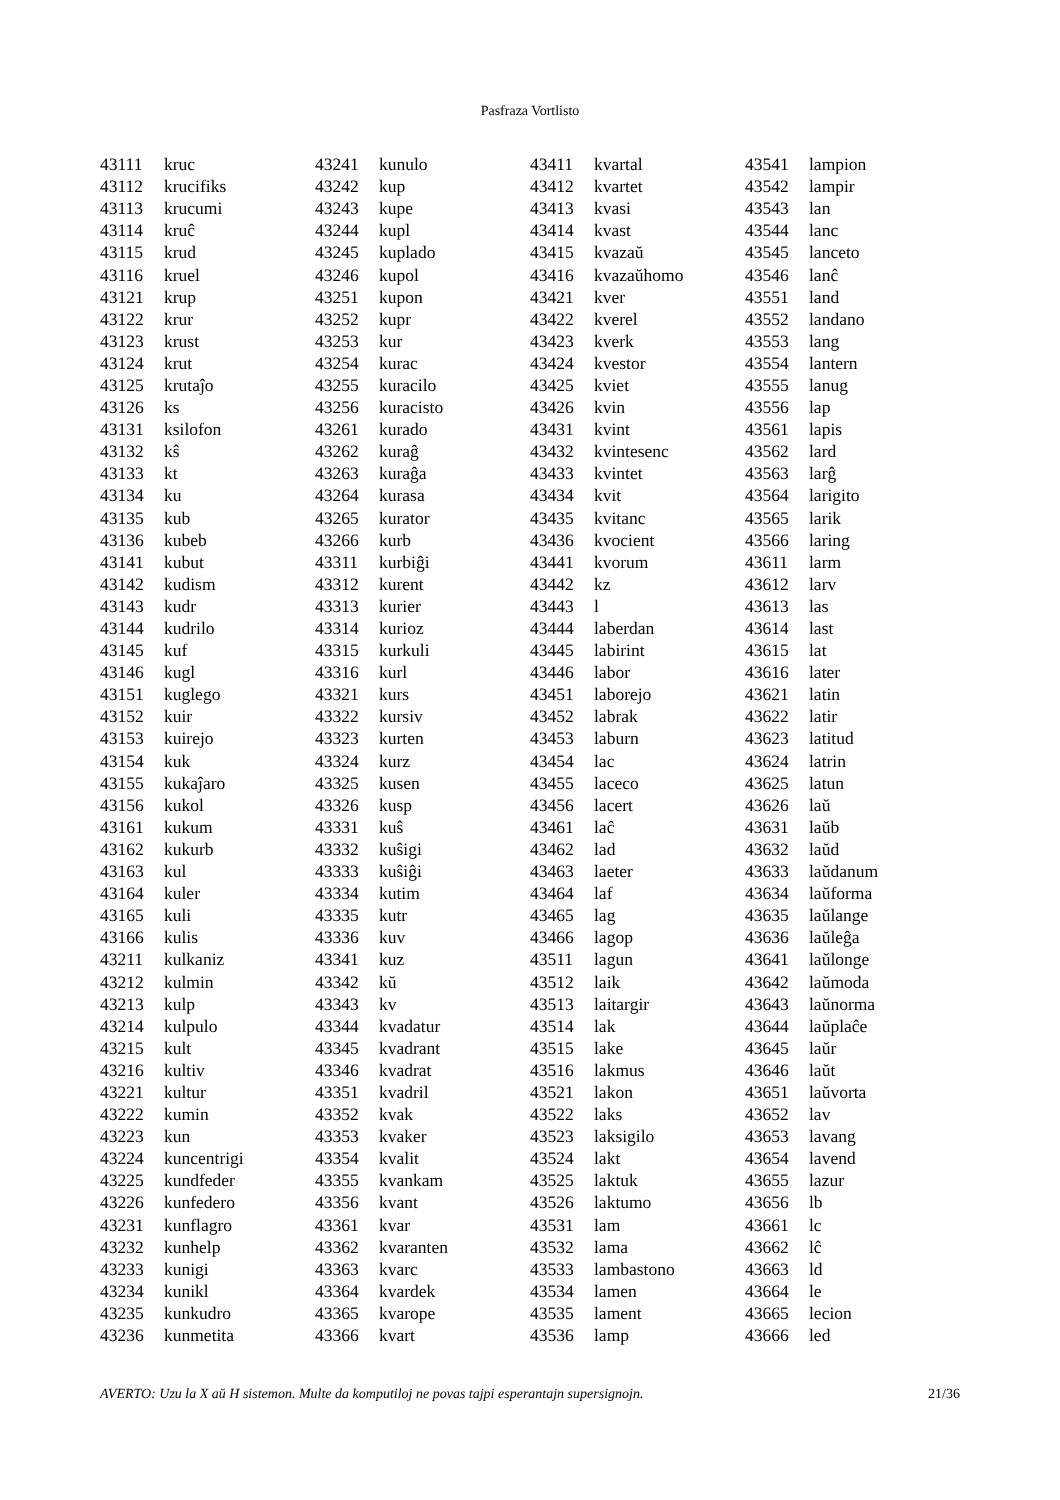Pasfraza Vortlisto
| 43111 | kruc |
| 43112 | krucifiks |
| 43113 | krucumi |
| 43114 | kruĉ |
| 43115 | krud |
| 43116 | kruel |
| 43121 | krup |
| 43122 | krur |
| 43123 | krust |
| 43124 | krut |
| 43125 | krutaĵo |
| 43126 | ks |
| 43131 | ksilofon |
| 43132 | kŝ |
| 43133 | kt |
| 43134 | ku |
| 43135 | kub |
| 43136 | kubeb |
| 43141 | kubut |
| 43142 | kudism |
| 43143 | kudr |
| 43144 | kudrilo |
| 43145 | kuf |
| 43146 | kugl |
| 43151 | kuglego |
| 43152 | kuir |
| 43153 | kuirejo |
| 43154 | kuk |
| 43155 | kukaĵaro |
| 43156 | kukol |
| 43161 | kukum |
| 43162 | kukurb |
| 43163 | kul |
| 43164 | kuler |
| 43165 | kuli |
| 43166 | kulis |
| 43211 | kulkaniz |
| 43212 | kulmin |
| 43213 | kulp |
| 43214 | kulpulo |
| 43215 | kult |
| 43216 | kultiv |
| 43221 | kultur |
| 43222 | kumin |
| 43223 | kun |
| 43224 | kuncentrigi |
| 43225 | kundfeder |
| 43226 | kunfedero |
| 43231 | kunflagro |
| 43232 | kunhelp |
| 43233 | kunigi |
| 43234 | kunikl |
| 43235 | kunkudro |
| 43236 | kunmetita |
| 43241 | kunulo |
| 43242 | kup |
| 43243 | kupe |
| 43244 | kupl |
| 43245 | kuplado |
| 43246 | kupol |
| 43251 | kupon |
| 43252 | kupr |
| 43253 | kur |
| 43254 | kurac |
| 43255 | kuracilo |
| 43256 | kuracisto |
| 43261 | kurado |
| 43262 | kuraĝ |
| 43263 | kuraĝa |
| 43264 | kurasa |
| 43265 | kurator |
| 43266 | kurb |
| 43311 | kurbiĝi |
| 43312 | kurent |
| 43313 | kurier |
| 43314 | kurioz |
| 43315 | kurkuli |
| 43316 | kurl |
| 43321 | kurs |
| 43322 | kursiv |
| 43323 | kurten |
| 43324 | kurz |
| 43325 | kusen |
| 43326 | kusp |
| 43331 | kuŝ |
| 43332 | kuŝigi |
| 43333 | kuŝiĝi |
| 43334 | kutim |
| 43335 | kutr |
| 43336 | kuv |
| 43341 | kuz |
| 43342 | kŭ |
| 43343 | kv |
| 43344 | kvadatur |
| 43345 | kvadrant |
| 43346 | kvadrat |
| 43351 | kvadril |
| 43352 | kvak |
| 43353 | kvaker |
| 43354 | kvalit |
| 43355 | kvankam |
| 43356 | kvant |
| 43361 | kvar |
| 43362 | kvaranten |
| 43363 | kvarc |
| 43364 | kvardek |
| 43365 | kvarope |
| 43366 | kvart |
| 43411 | kvartal |
| 43412 | kvartet |
| 43413 | kvasi |
| 43414 | kvast |
| 43415 | kvazaŭ |
| 43416 | kvazaŭhomo |
| 43421 | kver |
| 43422 | kverel |
| 43423 | kverk |
| 43424 | kvestor |
| 43425 | kviet |
| 43426 | kvin |
| 43431 | kvint |
| 43432 | kvintesenc |
| 43433 | kvintet |
| 43434 | kvit |
| 43435 | kvitanc |
| 43436 | kvocient |
| 43441 | kvorum |
| 43442 | kz |
| 43443 | l |
| 43444 | laberdan |
| 43445 | labirint |
| 43446 | labor |
| 43451 | laborejo |
| 43452 | labrak |
| 43453 | laburn |
| 43454 | lac |
| 43455 | laceco |
| 43456 | lacert |
| 43461 | laĉ |
| 43462 | lad |
| 43463 | laeter |
| 43464 | laf |
| 43465 | lag |
| 43466 | lagop |
| 43511 | lagun |
| 43512 | laik |
| 43513 | laitargir |
| 43514 | lak |
| 43515 | lake |
| 43516 | lakmus |
| 43521 | lakon |
| 43522 | laks |
| 43523 | laksigilo |
| 43524 | lakt |
| 43525 | laktuk |
| 43526 | laktumo |
| 43531 | lam |
| 43532 | lama |
| 43533 | lambastono |
| 43534 | lamen |
| 43535 | lament |
| 43536 | lamp |
| 43541 | lampion |
| 43542 | lampir |
| 43543 | lan |
| 43544 | lanc |
| 43545 | lanceto |
| 43546 | lanĉ |
| 43551 | land |
| 43552 | landano |
| 43553 | lang |
| 43554 | lantern |
| 43555 | lanug |
| 43556 | lap |
| 43561 | lapis |
| 43562 | lard |
| 43563 | larĝ |
| 43564 | larigito |
| 43565 | larik |
| 43566 | laring |
| 43611 | larm |
| 43612 | larv |
| 43613 | las |
| 43614 | last |
| 43615 | lat |
| 43616 | later |
| 43621 | latin |
| 43622 | latir |
| 43623 | latitud |
| 43624 | latrin |
| 43625 | latun |
| 43626 | laŭ |
| 43631 | laŭb |
| 43632 | laŭd |
| 43633 | laŭdanum |
| 43634 | laŭforma |
| 43635 | laŭlange |
| 43636 | laŭleĝa |
| 43641 | laŭlonge |
| 43642 | laŭmoda |
| 43643 | laŭnorma |
| 43644 | laŭplaĉe |
| 43645 | laŭr |
| 43646 | laŭt |
| 43651 | laŭvorta |
| 43652 | lav |
| 43653 | lavang |
| 43654 | lavend |
| 43655 | lazur |
| 43656 | lb |
| 43661 | lc |
| 43662 | lĉ |
| 43663 | ld |
| 43664 | le |
| 43665 | lecion |
| 43666 | led |
AVERTO: Uzu la X aŭ H sistemon. Multe da komputiloj ne povas tajpi esperantajn supersignojn. 21/36